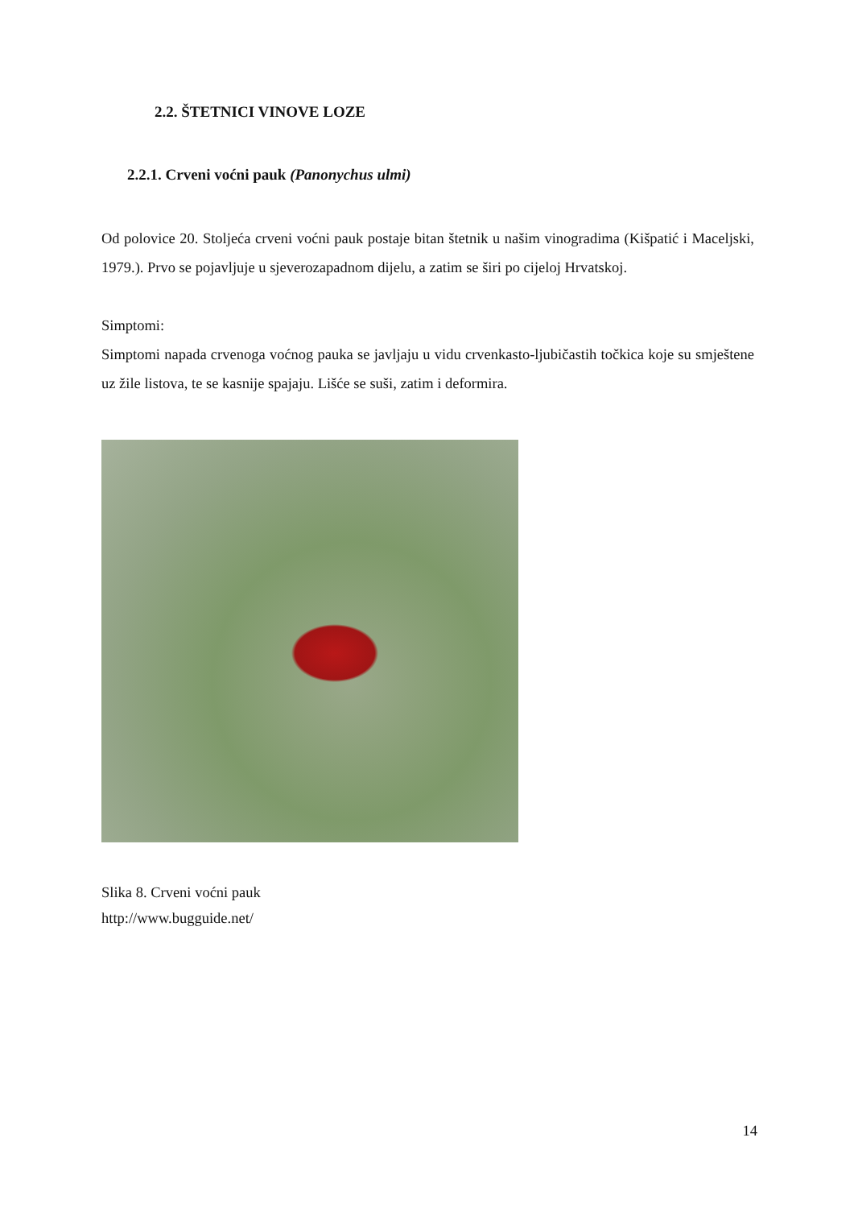2.2. ŠTETNICI VINOVE LOZE
2.2.1. Crveni voćni pauk (Panonychus ulmi)
Od polovice 20. Stoljeća crveni voćni pauk postaje bitan štetnik u našim vinogradima (Kišpatić i Maceljski, 1979.). Prvo se pojavljuje u sjeverozapadnom dijelu, a zatim se širi po cijeloj Hrvatskoj.
Simptomi:
Simptomi napada crvenoga voćnog pauka se javljaju u vidu crvenkasto-ljubičastih točkica koje su smještene uz žile listova, te se kasnije spajaju. Lišće se suši, zatim i deformira.
Slika 8. Crveni voćni pauk
http://www.bugguide.net/
14